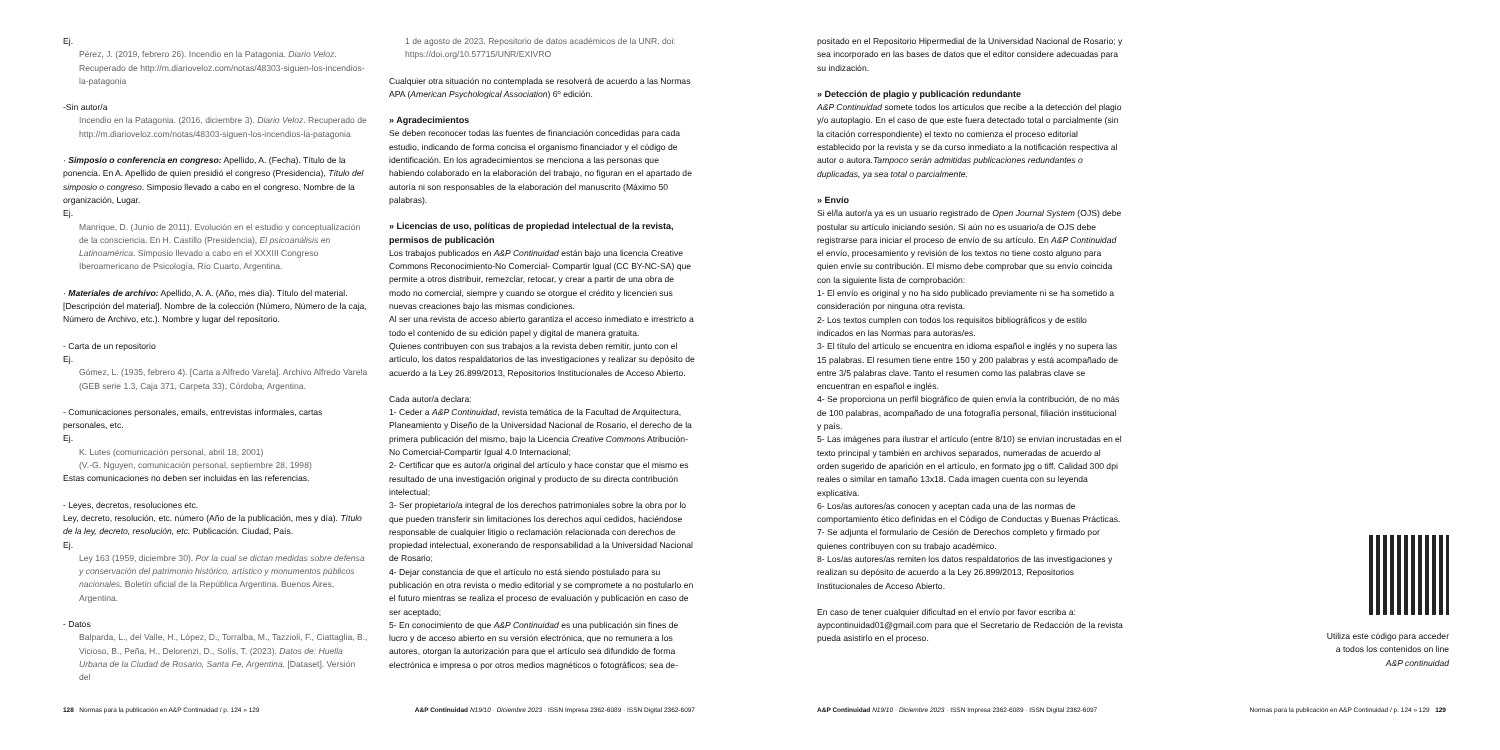Ej.
Pérez, J. (2019, febrero 26). Incendio en la Patagonia. Diario Veloz. Recuperado de http://m.diarioveloz.com/notas/48303-siguen-los-incendios-la-patagonia
-Sin autor/a
Incendio en la Patagonia. (2016, diciembre 3). Diario Veloz. Recuperado de http://m.diarioveloz.com/notas/48303-siguen-los-incendios-la-patagonia
· Simposio o conferencia en congreso: Apellido, A. (Fecha). Título de la ponencia. En A. Apellido de quien presidió el congreso (Presidencia), Título del simposio o congreso. Simposio llevado a cabo en el congreso. Nombre de la organización, Lugar.
Ej.
Manrique, D. (Junio de 2011). Evolución en el estudio y conceptualización de la consciencia. En H. Castillo (Presidencia), El psicoanálisis en Latinoamérica. Simposio llevado a cabo en el XXXIII Congreso Iberoamericano de Psicología, Río Cuarto, Argentina.
· Materiales de archivo: Apellido, A. A. (Año, mes día). Título del material. [Descripción del material]. Nombre de la colección (Número, Número de la caja, Número de Archivo, etc.). Nombre y lugar del repositorio.
- Carta de un repositorio
Ej.
Gómez, L. (1935, febrero 4). [Carta a Alfredo Varela]. Archivo Alfredo Varela (GEB serie 1.3, Caja 371, Carpeta 33), Córdoba, Argentina.
- Comunicaciones personales, emails, entrevistas informales, cartas personales, etc.
Ej.
K. Lutes (comunicación personal, abril 18, 2001)
(V.-G. Nguyen, comunicación personal, septiembre 28, 1998)
Estas comunicaciones no deben ser incluidas en las referencias.
- Leyes, decretos, resoluciones etc.
Ley, decreto, resolución, etc. número (Año de la publicación, mes y día). Título de la ley, decreto, resolución, etc. Publicación. Ciudad, País.
Ej.
Ley 163 (1959, diciembre 30). Por la cual se dictan medidas sobre defensa y conservación del patrimonio histórico, artístico y monumentos públicos nacionales. Boletín oficial de la República Argentina. Buenos Aires, Argentina.
- Datos
Balparda, L., del Valle, H., López, D., Torralba, M., Tazzioli, F., Ciattaglia, B., Vicioso, B., Peña, H., Delorenzi, D., Solís, T. (2023). Datos de: Huella Urbana de la Ciudad de Rosario, Santa Fe, Argentina. [Dataset]. Versión del
1 de agosto de 2023. Repositorio de datos académicos de la UNR. doi: https://doi.org/10.57715/UNR/EXIVRO
Cualquier otra situación no contemplada se resolverá de acuerdo a las Normas APA (American Psychological Association) 6º edición.
» Agradecimientos
Se deben reconocer todas las fuentes de financiación concedidas para cada estudio, indicando de forma concisa el organismo financiador y el código de identificación. En los agradecimientos se menciona a las personas que habiendo colaborado en la elaboración del trabajo, no figuran en el apartado de autoría ni son responsables de la elaboración del manuscrito (Máximo 50 palabras).
» Licencias de uso, políticas de propiedad intelectual de la revista, permisos de publicación
Los trabajos publicados en A&P Continuidad están bajo una licencia Creative Commons Reconocimiento-No Comercial- Compartir Igual (CC BY-NC-SA) que permite a otros distribuir, remezclar, retocar, y crear a partir de una obra de modo no comercial, siempre y cuando se otorgue el crédito y licencien sus nuevas creaciones bajo las mismas condiciones.
Al ser una revista de acceso abierto garantiza el acceso inmediato e irrestricto a todo el contenido de su edición papel y digital de manera gratuita.
Quienes contribuyen con sus trabajos a la revista deben remitir, junto con el artículo, los datos respaldatorios de las investigaciones y realizar su depósito de acuerdo a la Ley 26.899/2013, Repositorios Institucionales de Acceso Abierto.
Cada autor/a declara:
1- Ceder a A&P Continuidad, revista temática de la Facultad de Arquitectura, Planeamiento y Diseño de la Universidad Nacional de Rosario, el derecho de la primera publicación del mismo, bajo la Licencia Creative Commons Atribución-No Comercial-Compartir Igual 4.0 Internacional;
2- Certificar que es autor/a original del artículo y hace constar que el mismo es resultado de una investigación original y producto de su directa contribución intelectual;
3- Ser propietario/a integral de los derechos patrimoniales sobre la obra por lo que pueden transferir sin limitaciones los derechos aquí cedidos, haciéndose responsable de cualquier litigio o reclamación relacionada con derechos de propiedad intelectual, exonerando de responsabilidad a la Universidad Nacional de Rosario;
4- Dejar constancia de que el artículo no está siendo postulado para su publicación en otra revista o medio editorial y se compromete a no postularlo en el futuro mientras se realiza el proceso de evaluación y publicación en caso de ser aceptado;
5- En conocimiento de que A&P Continuidad es una publicación sin fines de lucro y de acceso abierto en su versión electrónica, que no remunera a los autores, otorgan la autorización para que el artículo sea difundido de forma electrónica e impresa o por otros medios magnéticos o fotográficos; sea de-
128 Normas para la publicación en A&P Continuidad / p. 124 » 129 A&P Continuidad N19/10 · Diciembre 2023 · ISSN Impresa 2362-6089 · ISSN Digital 2362-6097
positado en el Repositorio Hipermedial de la Universidad Nacional de Rosario; y sea incorporado en las bases de datos que el editor considere adecuadas para su indización.
» Detección de plagio y publicación redundante
A&P Continuidad somete todos los artículos que recibe a la detección del plagio y/o autoplagio. En el caso de que este fuera detectado total o parcialmente (sin la citación correspondiente) el texto no comienza el proceso editorial establecido por la revista y se da curso inmediato a la notificación respectiva al autor o autora.Tampoco serán admitidas publicaciones redundantes o duplicadas, ya sea total o parcialmente.
» Envío
Si el/la autor/a ya es un usuario registrado de Open Journal System (OJS) debe postular su artículo iniciando sesión. Si aún no es usuario/a de OJS debe registrarse para iniciar el proceso de envío de su artículo. En A&P Continuidad el envío, procesamiento y revisión de los textos no tiene costo alguno para quien envíe su contribución. El mismo debe comprobar que su envío coincida con la siguiente lista de comprobación:
1- El envío es original y no ha sido publicado previamente ni se ha sometido a consideración por ninguna otra revista.
2- Los textos cumplen con todos los requisitos bibliográficos y de estilo indicados en las Normas para autoras/es.
3- El título del artículo se encuentra en idioma español e inglés y no supera las 15 palabras. El resumen tiene entre 150 y 200 palabras y está acompañado de entre 3/5 palabras clave. Tanto el resumen como las palabras clave se encuentran en español e inglés.
4- Se proporciona un perfil biográfico de quien envía la contribución, de no más de 100 palabras, acompañado de una fotografía personal, filiación institucional y país.
5- Las imágenes para ilustrar el artículo (entre 8/10) se envían incrustadas en el texto principal y también en archivos separados, numeradas de acuerdo al orden sugerido de aparición en el artículo, en formato jpg o tiff. Calidad 300 dpi reales o similar en tamaño 13x18. Cada imagen cuenta con su leyenda explicativa.
6- Los/as autores/as conocen y aceptan cada una de las normas de comportamiento ético definidas en el Código de Conductas y Buenas Prácticas.
7- Se adjunta el formulario de Cesión de Derechos completo y firmado por quienes contribuyen con su trabajo académico.
8- Los/as autores/as remiten los datos respaldatorios de las investigaciones y realizan su depósito de acuerdo a la Ley 26.899/2013, Repositorios Institucionales de Acceso Abierto.
En caso de tener cualquier dificultad en el envío por favor escriba a: aypcontinuidad01@gmail.com para que el Secretario de Redacción de la revista pueda asistirlo en el proceso.
Utiliza este código para acceder
a todos los contenidos on line
A&P continuidad
A&P Continuidad N19/10 · Diciembre 2023 · ISSN Impresa 2362-6089 · ISSN Digital 2362-6097 Normas para la publicación en A&P Continuidad / p. 124 » 129 129